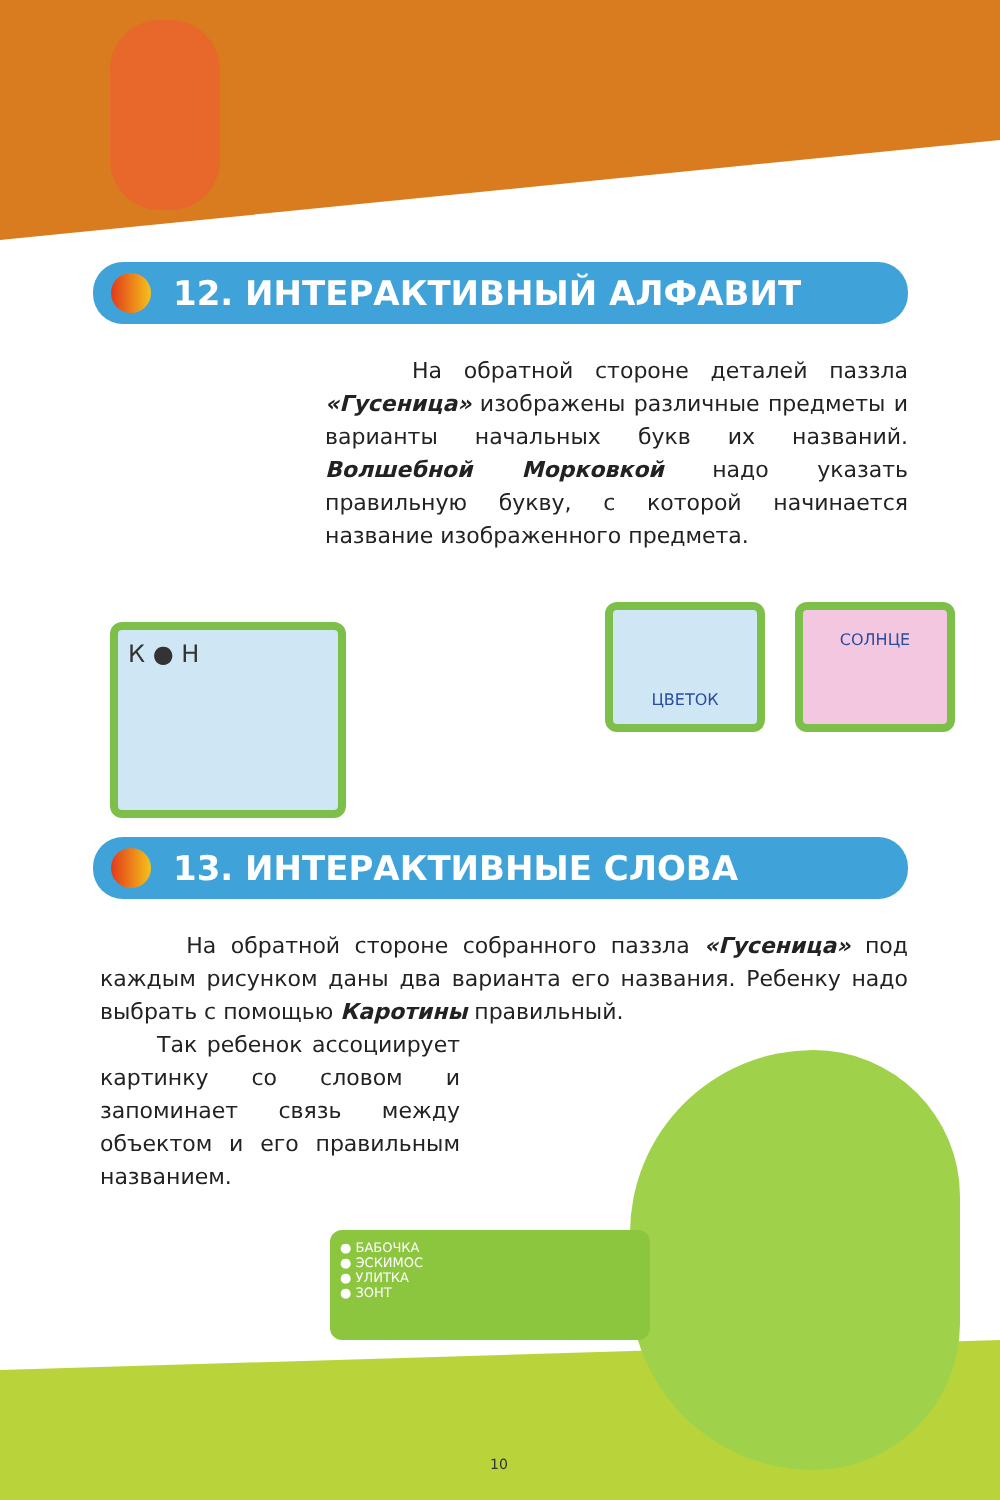12. ИНТЕРАКТИВНЫЙ АЛФАВИТ
На обратной стороне деталей паззла «Гусеница» изображены различные предметы и варианты начальных букв их названий. Волшебной Морковкой надо указать правильную букву, с которой начинается название изображенного предмета.
К ● Н
ЦВЕТОК СОЛНЦЕ
13. ИНТЕРАКТИВНЫЕ СЛОВА
На обратной стороне собранного паззла «Гусеница» под каждым рисунком даны два варианта его названия. Ребенку надо выбрать с помощью Каротины правильный.
Так ребенок ассоциирует картинку со словом и запоминает связь между объектом и его правильным названием.
● БАБОЧКА
● ЭСКИМОС
● УЛИТКА
● ЗОНТ
10